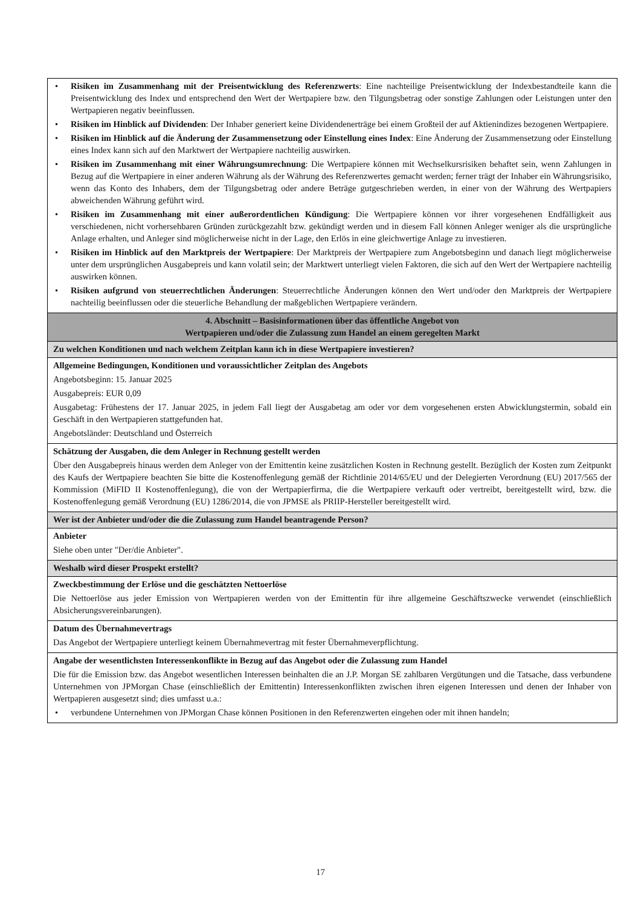| • Risiken im Zusammenhang mit der Preisentwicklung des Referenzwerts : Eine nachteilige Preisentwicklung der Indexbestandteile kann die Preisentwicklung des Index und entsprechend den Wert der Wertpapiere bzw. den Tilgungsbetrag oder sonstige Zahlungen oder Leistungen unter den Wertpapieren negativ beeinflussen. • Risiken im Hinblick auf Dividenden : Der Inhaber generiert keine Dividendenerträge bei einem Großteil der auf Aktienindizes bezogenen Wertpapiere. • Risiken im Hinblick auf die Änderung der Zusammensetzung oder Einstellung eines Index : Eine Änderung der Zusammensetzung oder Einstellung eines Index kann sich auf den Marktwert der Wertpapiere nachteilig auswirken. • Risiken im Zusammenhang mit einer Währungsumrechnung : Die Wertpapiere können mit Wechselkursrisiken behaftet sein, wenn Zahlungen in Bezug auf die Wertpapiere in einer anderen Währung als der Währung des Referenzwertes gemacht werden; ferner trägt der Inhaber ein Währungsrisiko, wenn das Konto des Inhabers, dem der Tilgungsbetrag oder andere Beträge gutgeschrieben werden, in einer von der Währung des Wertpapiers abweichenden Währung geführt wird. • Risiken im Zusammenhang mit einer außerordentlichen Kündigung : Die Wertpapiere können vor ihrer vorgesehenen Endfälligkeit aus verschiedenen, nicht vorhersehbaren Gründen zurückgezahlt bzw. gekündigt werden und in diesem Fall können Anleger weniger als die ursprüngliche Anlage erhalten, und Anleger sind möglicherweise nicht in der Lage, den Erlös in eine gleichwertige Anlage zu investieren. • Risiken im Hinblick auf den Marktpreis der Wertpapiere : Der Marktpreis der Wertpapiere zum Angebotsbeginn und danach liegt möglicherweise unter dem ursprünglichen Ausgabepreis und kann volatil sein; der Marktwert unterliegt vielen Faktoren, die sich auf den Wert der Wertpapiere nachteilig auswirken können. • Risiken aufgrund von steuerrechtlichen Änderungen : Steuerrechtliche Änderungen können den Wert und/oder den Marktpreis der Wertpapiere nachteilig beeinflussen oder die steuerliche Behandlung der maßgeblichen Wertpapiere verändern. |
| 4. Abschnitt – Basisinformationen über das öffentliche Angebot von Wertpapieren und/oder die Zulassung zum Handel an einem geregelten Markt |
| Zu welchen Konditionen und nach welchem Zeitplan kann ich in diese Wertpapiere investieren? |
| Allgemeine Bedingungen, Konditionen und voraussichtlicher Zeitplan des Angebots Angebotsbeginn: 15. Januar 2025 Ausgabepreis: EUR 0,09 Ausgabetag: Frühestens der 17. Januar 2025, in jedem Fall liegt der Ausgabetag am oder vor dem vorgesehenen ersten Abwicklungstermin, sobald ein Geschäft in den Wertpapieren stattgefunden hat. Angebotsländer: Deutschland und Österreich |
| Schätzung der Ausgaben, die dem Anleger in Rechnung gestellt werden Über den Ausgabepreis hinaus werden dem Anleger von der Emittentin keine zusätzlichen Kosten in Rechnung gestellt. Bezüglich der Kosten zum Zeitpunkt des Kaufs der Wertpapiere beachten Sie bitte die Kostenoffenlegung gemäß der Richtlinie 2014/65/EU und der Delegierten Verordnung (EU) 2017/565 der Kommission (MiFID II Kostenoffenlegung), die von der Wertpapierfirma, die die Wertpapiere verkauft oder vertreibt, bereitgestellt wird, bzw. die Kostenoffenlegung gemäß Verordnung (EU) 1286/2014, die von JPMSE als PRIIP-Hersteller bereitgestellt wird. |
| Wer ist der Anbieter und/oder die die Zulassung zum Handel beantragende Person? |
| Anbieter Siehe oben unter "Der/die Anbieter". |
| Weshalb wird dieser Prospekt erstellt? |
| Zweckbestimmung der Erlöse und die geschätzten Nettoerlöse Die Nettoerlöse aus jeder Emission von Wertpapieren werden von der Emittentin für ihre allgemeine Geschäftszwecke verwendet (einschließlich Absicherungsvereinbarungen). |
| Datum des Übernahmevertrags Das Angebot der Wertpapiere unterliegt keinem Übernahmevertrag mit fester Übernahmeverpflichtung. |
| Angabe der wesentlichsten Interessenkonflikte in Bezug auf das Angebot oder die Zulassung zum Handel Die für die Emission bzw. das Angebot wesentlichen Interessen beinhalten die an J.P. Morgan SE zahlbaren Vergütungen und die Tatsache, dass verbundene Unternehmen von JPMorgan Chase (einschließlich der Emittentin) Interessenkonflikten zwischen ihren eigenen Interessen und denen der Inhaber von Wertpapieren ausgesetzt sind; dies umfasst u.a.: • verbundene Unternehmen von JPMorgan Chase können Positionen in den Referenzwerten eingehen oder mit ihnen handeln; |
17